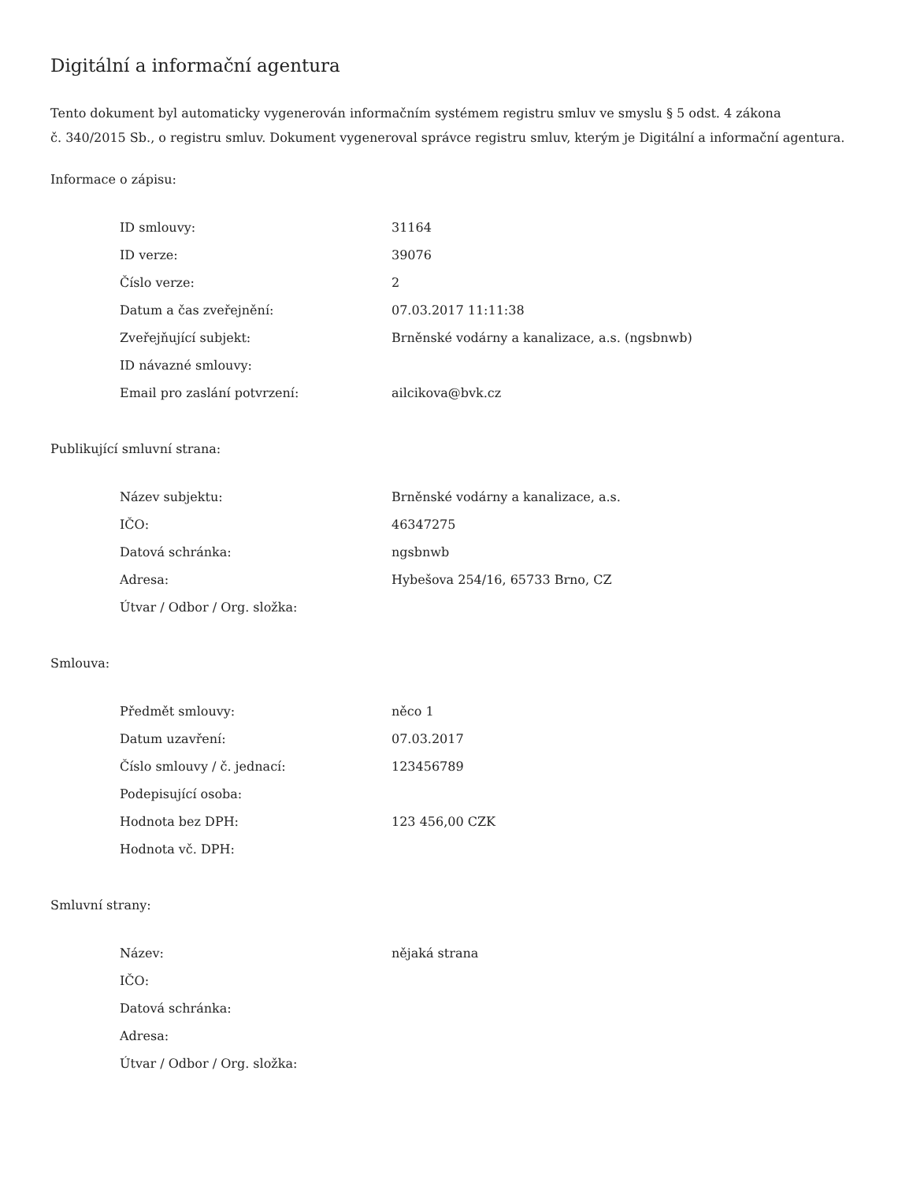Digitální a informační agentura
Tento dokument byl automaticky vygenerován informačním systémem registru smluv ve smyslu § 5 odst. 4 zákona
č. 340/2015 Sb., o registru smluv. Dokument vygeneroval správce registru smluv, kterým je Digitální a informační agentura.
Informace o zápisu:
| ID smlouvy: | 31164 |
| ID verze: | 39076 |
| Číslo verze: | 2 |
| Datum a čas zveřejnění: | 07.03.2017 11:11:38 |
| Zveřejňující subjekt: | Brněnské vodárny a kanalizace, a.s. (ngsbnwb) |
| ID návazné smlouvy: | |
| Email pro zaslání potvrzení: | ailcikova@bvk.cz |
Publikující smluvní strana:
| Název subjektu: | Brněnské vodárny a kanalizace, a.s. |
| IČO: | 46347275 |
| Datová schránka: | ngsbnwb |
| Adresa: | Hybešova 254/16, 65733 Brno, CZ |
| Útvar / Odbor / Org. složka: | |
Smlouva:
| Předmět smlouvy: | něco 1 |
| Datum uzavření: | 07.03.2017 |
| Číslo smlouvy / č. jednací: | 123456789 |
| Podepisující osoba: | |
| Hodnota bez DPH: | 123 456,00 CZK |
| Hodnota vč. DPH: | |
Smluvní strany:
| Název: | nějaká strana |
| IČO: | |
| Datová schránka: | |
| Adresa: | |
| Útvar / Odbor / Org. složka: | |